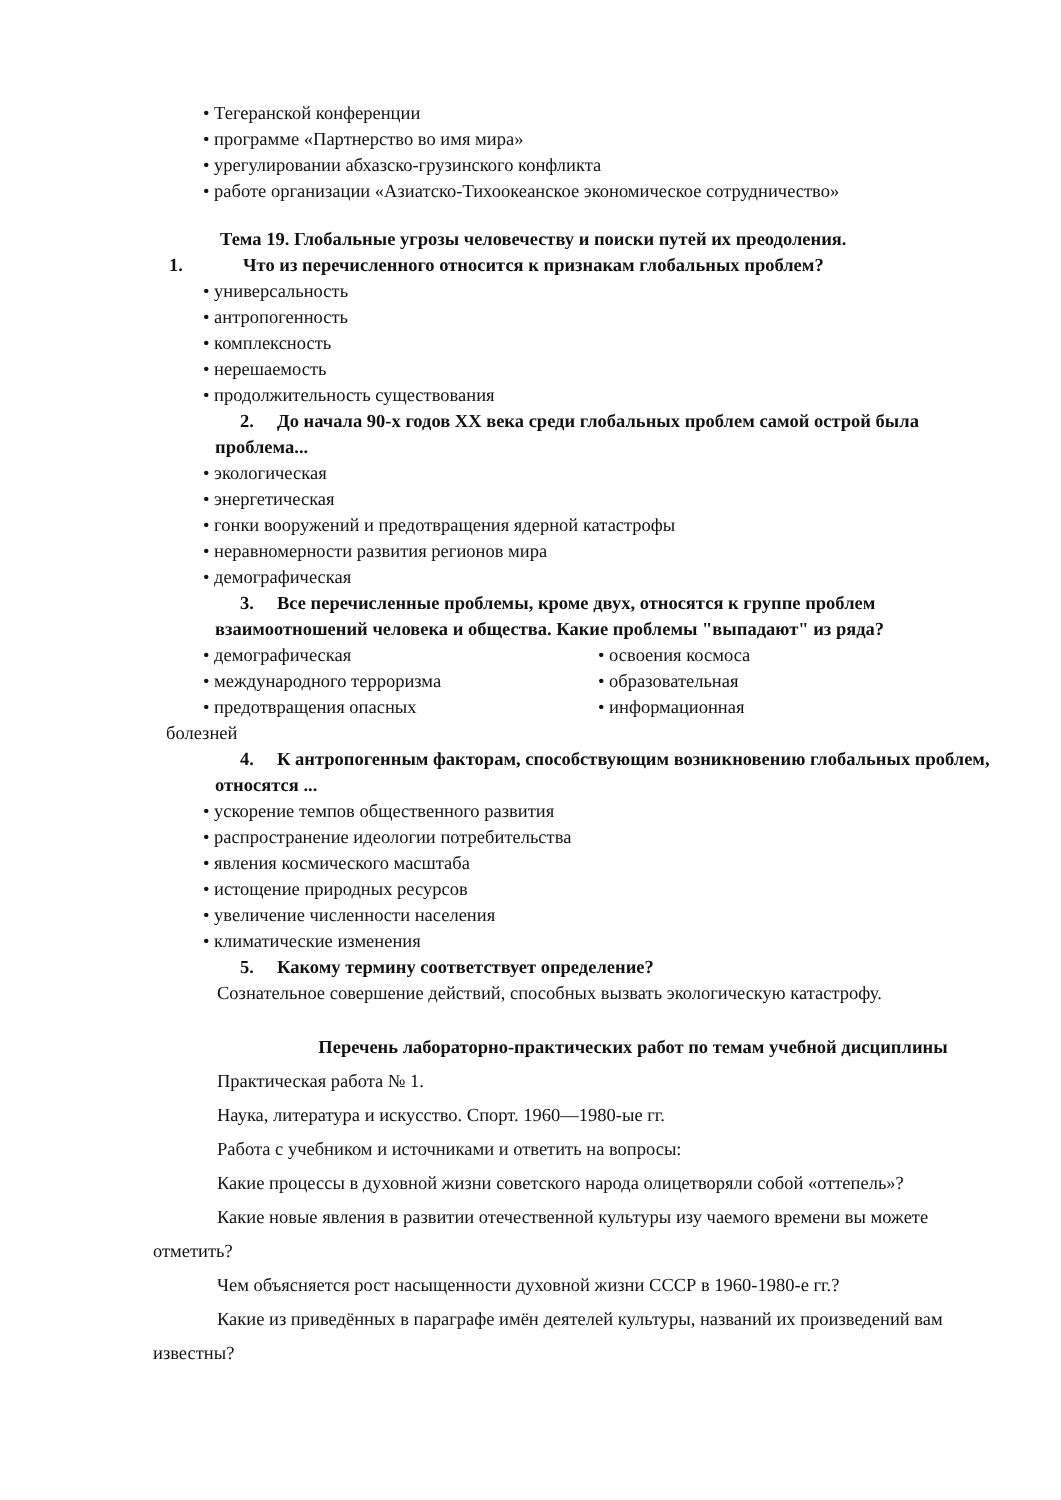• Тегеранской конференции
• программе «Партнерство во имя мира»
• урегулировании абхазско-грузинского конфликта
• работе организации «Азиатско-Тихоокеанское экономическое сотрудничество»
Тема 19. Глобальные угрозы человечеству и поиски путей их преодоления.
1. Что из перечисленного относится к признакам глобальных проблем?
• универсальность
• антропогенность
• комплексность
• нерешаемость
• продолжительность существования
2. До начала 90-х годов XX века среди глобальных проблем самой острой была проблема...
• экологическая
• энергетическая
• гонки вооружений и предотвращения ядерной катастрофы
• неравномерности развития регионов мира
• демографическая
3. Все перечисленные проблемы, кроме двух, относятся к группе проблем взаимоотношений человека и общества. Какие проблемы "выпадают" из ряда?
• демографическая
• международного терроризма
• предотвращения опасных
болезней
• освоения космоса
• образовательная
• информационная
4. К антропогенным факторам, способствующим возникновению глобальных проблем, относятся ...
• ускорение темпов общественного развития
• распространение идеологии потребительства
• явления космического масштаба
• истощение природных ресурсов
• увеличение численности населения
• климатические изменения
5. Какому термину соответствует определение?
Сознательное совершение действий, способных вызвать экологическую катастрофу.
Перечень лабораторно-практических работ по темам учебной дисциплины
Практическая работа № 1.
Наука, литература и искусство. Спорт. 1960—1980-ые гг.
Работа с учебником и источниками и ответить на вопросы:
Какие процессы в духовной жизни советского народа олицетворяли собой «оттепель»?
Какие новые явления в развитии отечественной культуры изу чаемого времени вы можете отметить?
Чем объясняется рост насыщенности духовной жизни СССР в 1960-1980-е гг.?
Какие из приведённых в параграфе имён деятелей культуры, названий их произведений вам известны?